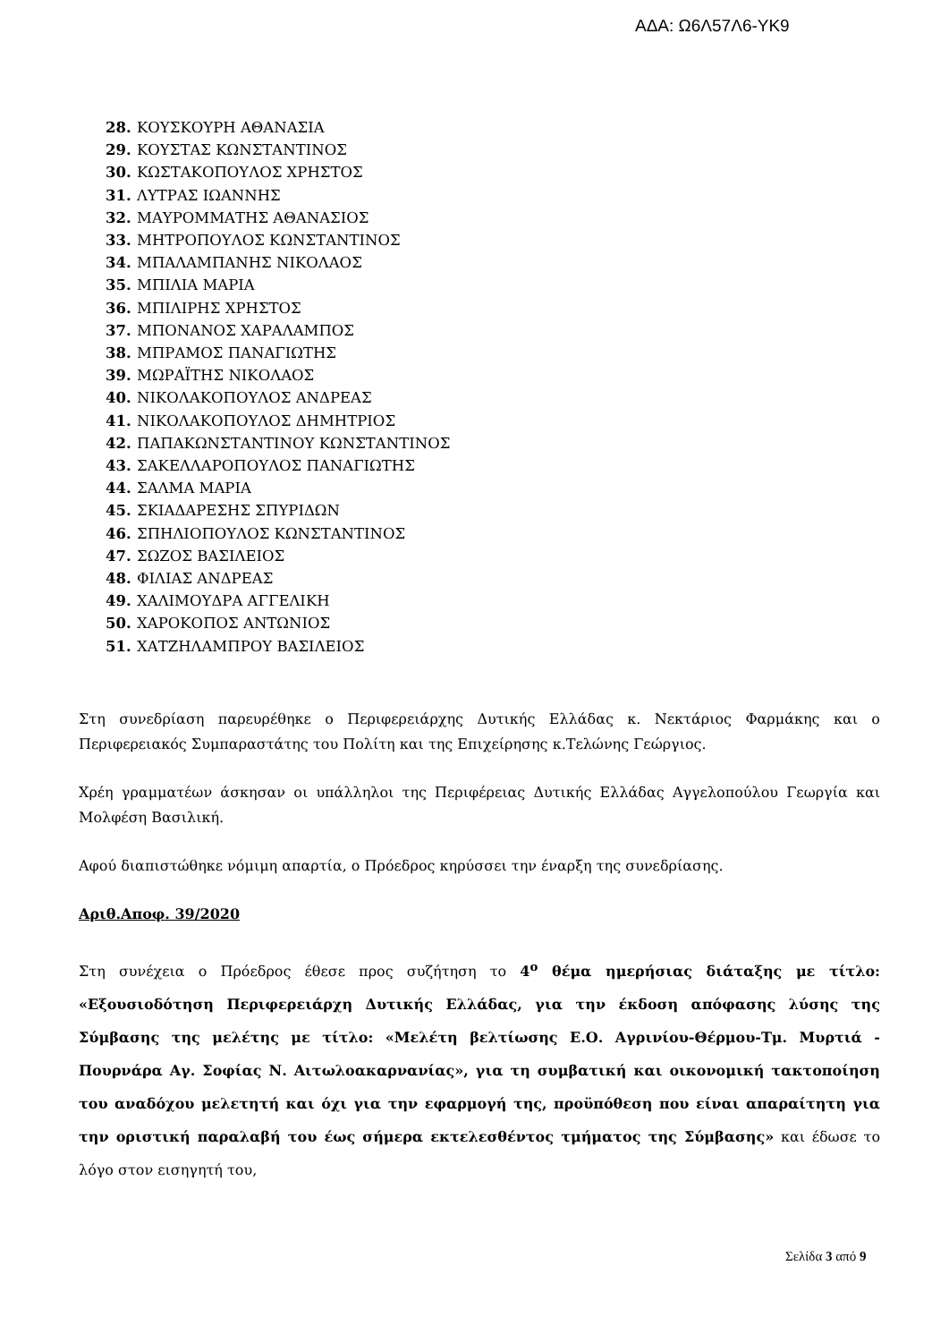ΑΔΑ: Ω6Λ57Λ6-ΥΚ9
28. ΚΟΥΣΚΟΥΡΗ ΑΘΑΝΑΣΙΑ
29. ΚΟΥΣΤΑΣ ΚΩΝΣΤΑΝΤΙΝΟΣ
30. ΚΩΣΤΑΚΟΠΟΥΛΟΣ ΧΡΗΣΤΟΣ
31. ΛΥΤΡΑΣ ΙΩΑΝΝΗΣ
32. ΜΑΥΡΟΜΜΑΤΗΣ ΑΘΑΝΑΣΙΟΣ
33. ΜΗΤΡΟΠΟΥΛΟΣ ΚΩΝΣΤΑΝΤΙΝΟΣ
34. ΜΠΑΛΑΜΠΑΝΗΣ ΝΙΚΟΛΑΟΣ
35. ΜΠΙΛΙΑ ΜΑΡΙΑ
36. ΜΠΙΛΙΡΗΣ ΧΡΗΣΤΟΣ
37. ΜΠΟΝΑΝΟΣ ΧΑΡΑΛΑΜΠΟΣ
38. ΜΠΡΑΜΟΣ ΠΑΝΑΓΙΩΤΗΣ
39. ΜΩΡΑΪΤΗΣ ΝΙΚΟΛΑΟΣ
40. ΝΙΚΟΛΑΚΟΠΟΥΛΟΣ ΑΝΔΡΕΑΣ
41. ΝΙΚΟΛΑΚΟΠΟΥΛΟΣ ΔΗΜΗΤΡΙΟΣ
42. ΠΑΠΑΚΩΝΣΤΑΝΤΙΝΟΥ ΚΩΝΣΤΑΝΤΙΝΟΣ
43. ΣΑΚΕΛΛΑΡΟΠΟΥΛΟΣ ΠΑΝΑΓΙΩΤΗΣ
44. ΣΑΛΜΑ ΜΑΡΙΑ
45. ΣΚΙΑΔΑΡΕΣΗΣ ΣΠΥΡΙΔΩΝ
46. ΣΠΗΛΙΟΠΟΥΛΟΣ ΚΩΝΣΤΑΝΤΙΝΟΣ
47. ΣΩΖΟΣ ΒΑΣΙΛΕΙΟΣ
48. ΦΙΛΙΑΣ ΑΝΔΡΕΑΣ
49. ΧΑΛΙΜΟΥΔΡΑ ΑΓΓΕΛΙΚΗ
50. ΧΑΡΟΚΟΠΟΣ ΑΝΤΩΝΙΟΣ
51. ΧΑΤΖΗΛΑΜΠΡΟΥ ΒΑΣΙΛΕΙΟΣ
Στη συνεδρίαση παρευρέθηκε ο Περιφερειάρχης Δυτικής Ελλάδας κ. Νεκτάριος Φαρμάκης και ο Περιφερειακός Συμπαραστάτης του Πολίτη και της Επιχείρησης κ.Τελώνης Γεώργιος.
Χρέη γραμματέων άσκησαν οι υπάλληλοι της Περιφέρειας Δυτικής Ελλάδας Αγγελοπούλου Γεωργία και Μολφέση Βασιλική.
Αφού διαπιστώθηκε νόμιμη απαρτία, ο Πρόεδρος κηρύσσει την έναρξη της συνεδρίασης.
Αριθ.Αποφ. 39/2020
Στη συνέχεια ο Πρόεδρος έθεσε προς συζήτηση το 4<sup>ο</sup> θέμα ημερήσιας διάταξης με τίτλο: «Εξουσιοδότηση Περιφερειάρχη Δυτικής Ελλάδας, για την έκδοση απόφασης λύσης της Σύμβασης της μελέτης με τίτλο: «Μελέτη βελτίωσης Ε.Ο. Αγρινίου-Θέρμου-Τμ. Μυρτιά - Πουρνάρα Αγ. Σοφίας Ν. Αιτωλοακαρνανίας», για τη συμβατική και οικονομική τακτοποίηση του αναδόχου μελετητή και όχι για την εφαρμογή της, προϋπόθεση που είναι απαραίτητη για την οριστική παραλαβή του έως σήμερα εκτελεσθέντος τμήματος της Σύμβασης» και έδωσε το λόγο στον εισηγητή του,
Σελίδα 3 από 9